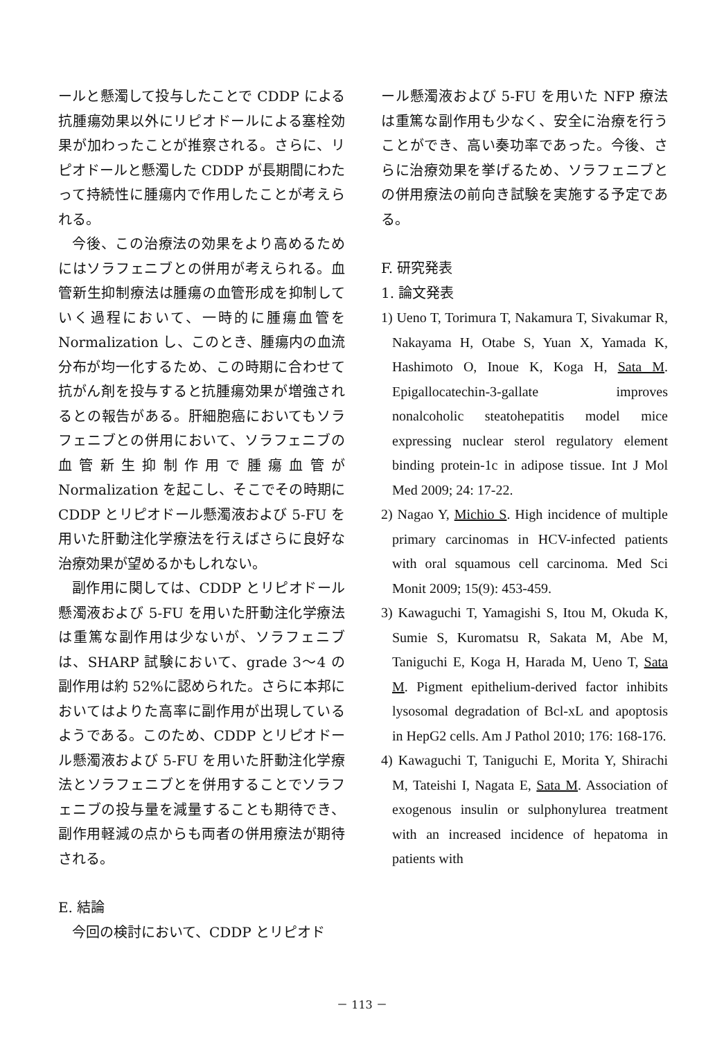ールと懸濁して投与したことで CDDP による抗腫瘍効果以外にリピオドールによる塞栓効果が加わったことが推察される。さらに、リピオドールと懸濁した CDDP が長期間にわたって持続性に腫瘍内で作用したことが考えられる。
今後、この治療法の効果をより高めるためにはソラフェニブとの併用が考えられる。血管新生抑制療法は腫瘍の血管形成を抑制していく過程において、一時的に腫瘍血管を Normalization し、このとき、腫瘍内の血流分布が均一化するため、この時期に合わせて抗がん剤を投与すると抗腫瘍効果が増強されるとの報告がある。肝細胞癌においてもソラフェニブとの併用において、ソラフェニブの血管新生抑制作用で腫瘍血管が Normalization を起こし、そこでその時期に CDDP とリピオドール懸濁液および 5-FU を用いた肝動注化学療法を行えばさらに良好な治療効果が望めるかもしれない。
副作用に関しては、CDDP とリピオドール懸濁液および 5-FU を用いた肝動注化学療法は重篤な副作用は少ないが、ソラフェニブは、SHARP 試験において、grade 3～4 の副作用は約 52%に認められた。さらに本邦においてはよりた高率に副作用が出現しているようである。このため、CDDP とリピオドール懸濁液および 5-FU を用いた肝動注化学療法とソラフェニブとを併用することでソラフェニブの投与量を減量することも期待でき、副作用軽減の点からも両者の併用療法が期待される。
E. 結論
今回の検討において、CDDP とリピオド
ール懸濁液および 5-FU を用いた NFP 療法は重篤な副作用も少なく、安全に治療を行うことができ、高い奏功率であった。今後、さらに治療効果を挙げるため、ソラフェニブとの併用療法の前向き試験を実施する予定である。
F. 研究発表
1. 論文発表
1) Ueno T, Torimura T, Nakamura T, Sivakumar R, Nakayama H, Otabe S, Yuan X, Yamada K, Hashimoto O, Inoue K, Koga H, Sata M. Epigallocatechin-3-gallate improves nonalcoholic steatohepatitis model mice expressing nuclear sterol regulatory element binding protein-1c in adipose tissue. Int J Mol Med 2009; 24: 17-22.
2) Nagao Y, Michio S. High incidence of multiple primary carcinomas in HCV-infected patients with oral squamous cell carcinoma. Med Sci Monit 2009; 15(9): 453-459.
3) Kawaguchi T, Yamagishi S, Itou M, Okuda K, Sumie S, Kuromatsu R, Sakata M, Abe M, Taniguchi E, Koga H, Harada M, Ueno T, Sata M. Pigment epithelium-derived factor inhibits lysosomal degradation of Bcl-xL and apoptosis in HepG2 cells. Am J Pathol 2010; 176: 168-176.
4) Kawaguchi T, Taniguchi E, Morita Y, Shirachi M, Tateishi I, Nagata E, Sata M. Association of exogenous insulin or sulphonylurea treatment with an increased incidence of hepatoma in patients with
－ 113 －